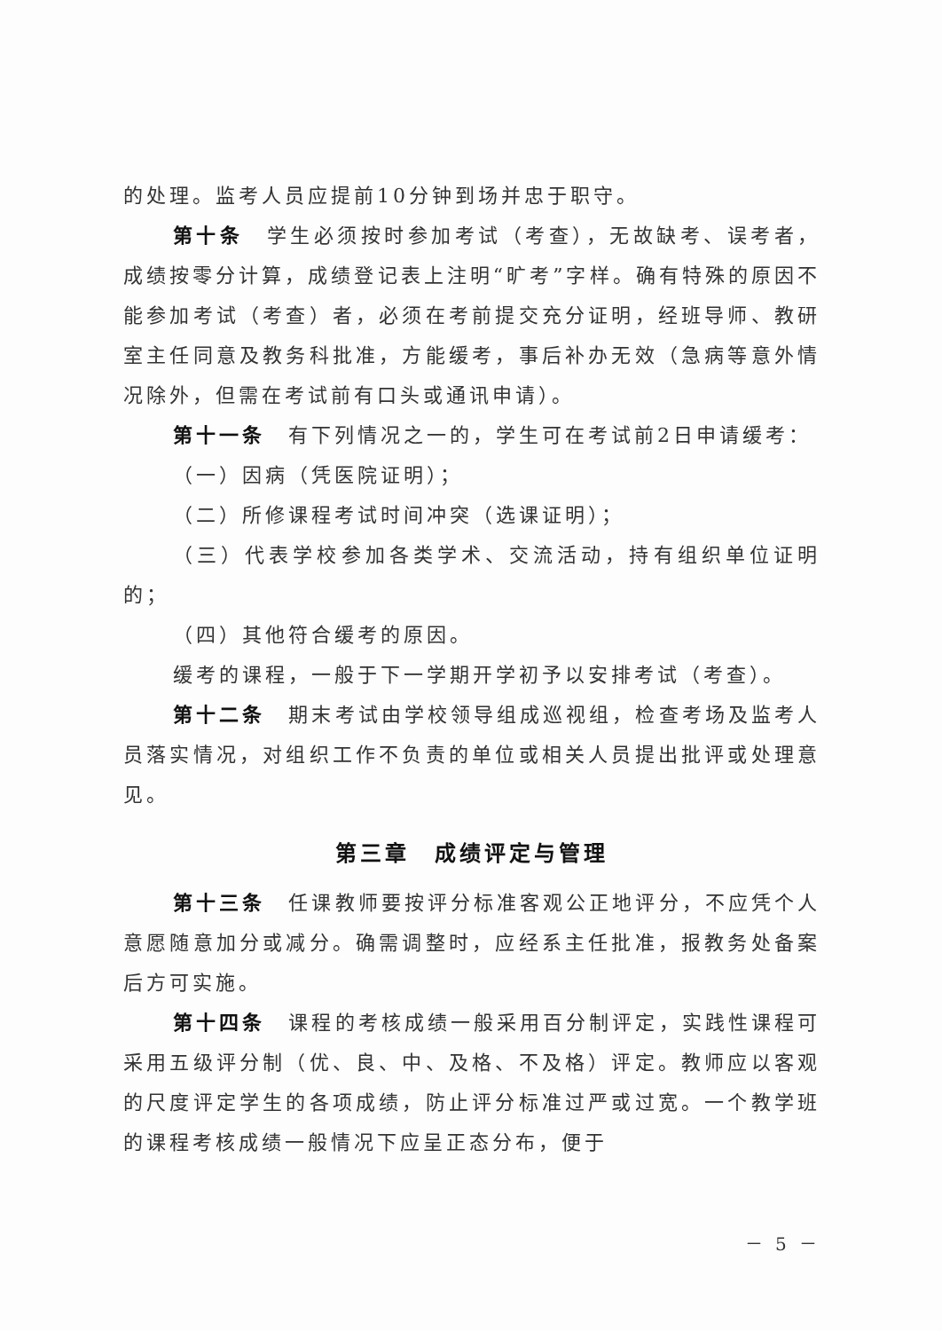的处理。监考人员应提前10分钟到场并忠于职守。
第十条　学生必须按时参加考试（考查），无故缺考、误考者，成绩按零分计算，成绩登记表上注明“旷考”字样。确有特殊的原因不能参加考试（考查）者，必须在考前提交充分证明，经班导师、教研室主任同意及教务科批准，方能缓考，事后补办无效（急病等意外情况除外，但需在考试前有口头或通讯申请）。
第十一条　有下列情况之一的，学生可在考试前2日申请缓考：
（一）因病（凭医院证明）；
（二）所修课程考试时间冲突（选课证明）；
（三）代表学校参加各类学术、交流活动，持有组织单位证明的；
（四）其他符合缓考的原因。
缓考的课程，一般于下一学期开学初予以安排考试（考查）。
第十二条　期末考试由学校领导组成巡视组，检查考场及监考人员落实情况，对组织工作不负责的单位或相关人员提出批评或处理意见。
第三章　成绩评定与管理
第十三条　任课教师要按评分标准客观公正地评分，不应凭个人意愿随意加分或减分。确需调整时，应经系主任批准，报教务处备案后方可实施。
第十四条　课程的考核成绩一般采用百分制评定，实践性课程可采用五级评分制（优、良、中、及格、不及格）评定。教师应以客观的尺度评定学生的各项成绩，防止评分标准过严或过宽。一个教学班的课程考核成绩一般情况下应呈正态分布，便于
－ 5 －